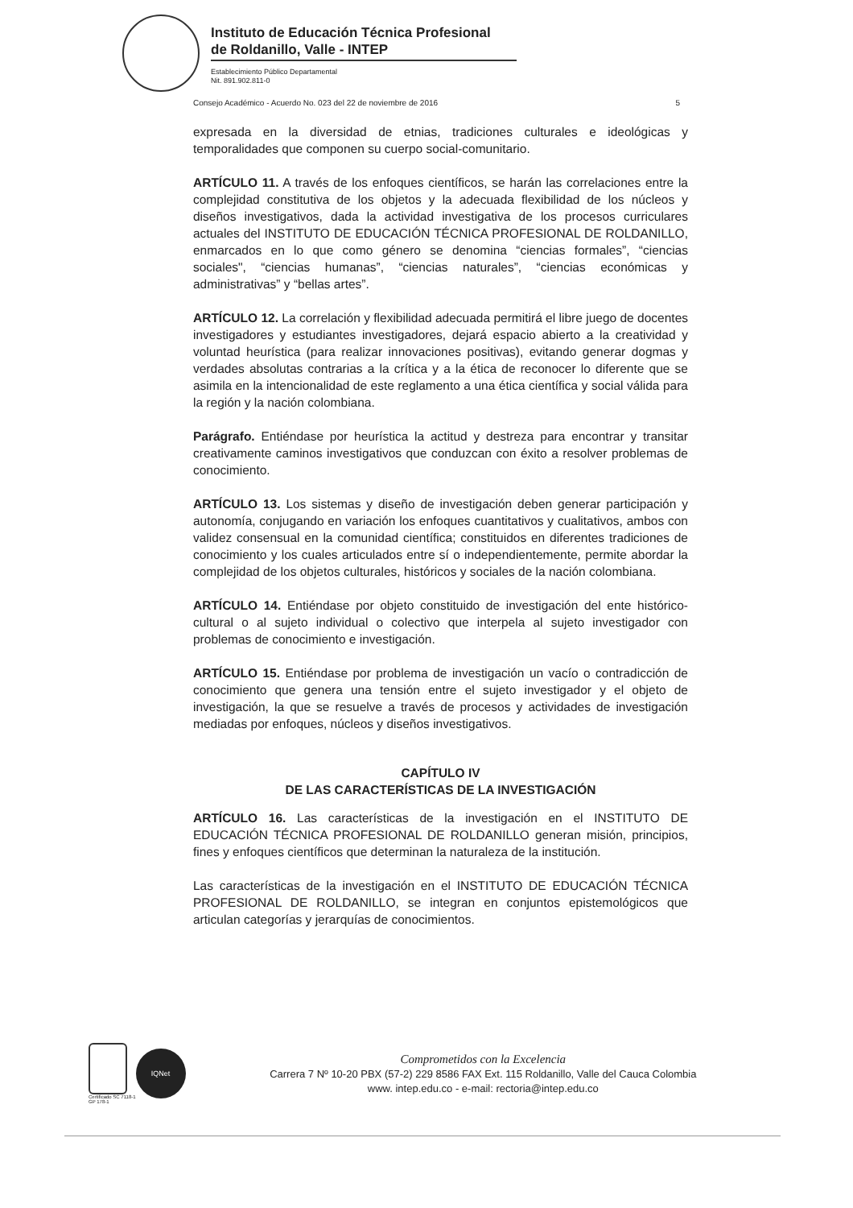Instituto de Educación Técnica Profesional
de Roldanillo, Valle - INTEP
Establecimiento Público Departamental
Nit. 891.902.811-0
Consejo Académico - Acuerdo No. 023 del 22 de noviembre de 2016 5
expresada en la diversidad de etnias, tradiciones culturales e ideológicas y temporalidades que componen su cuerpo social-comunitario.
ARTÍCULO 11. A través de los enfoques científicos, se harán las correlaciones entre la complejidad constitutiva de los objetos y la adecuada flexibilidad de los núcleos y diseños investigativos, dada la actividad investigativa de los procesos curriculares actuales del INSTITUTO DE EDUCACIÓN TÉCNICA PROFESIONAL DE ROLDANILLO, enmarcados en lo que como género se denomina “ciencias formales”, “ciencias sociales", “ciencias humanas”, “ciencias naturales”, “ciencias económicas y administrativas” y “bellas artes”.
ARTÍCULO 12. La correlación y flexibilidad adecuada permitirá el libre juego de docentes investigadores y estudiantes investigadores, dejará espacio abierto a la creatividad y voluntad heurística (para realizar innovaciones positivas), evitando generar dogmas y verdades absolutas contrarias a la crítica y a la ética de reconocer lo diferente que se asimila en la intencionalidad de este reglamento a una ética científica y social válida para la región y la nación colombiana.
Parágrafo. Entiéndase por heurística la actitud y destreza para encontrar y transitar creativamente caminos investigativos que conduzcan con éxito a resolver problemas de conocimiento.
ARTÍCULO 13. Los sistemas y diseño de investigación deben generar participación y autonomía, conjugando en variación los enfoques cuantitativos y cualitativos, ambos con validez consensual en la comunidad científica; constituidos en diferentes tradiciones de conocimiento y los cuales articulados entre sí o independientemente, permite abordar la complejidad de los objetos culturales, históricos y sociales de la nación colombiana.
ARTÍCULO 14. Entiéndase por objeto constituido de investigación del ente histórico-cultural o al sujeto individual o colectivo que interpela al sujeto investigador con problemas de conocimiento e investigación.
ARTÍCULO 15. Entiéndase por problema de investigación un vacío o contradicción de conocimiento que genera una tensión entre el sujeto investigador y el objeto de investigación, la que se resuelve a través de procesos y actividades de investigación mediadas por enfoques, núcleos y diseños investigativos.
CAPÍTULO IV
DE LAS CARACTERÍSTICAS DE LA INVESTIGACIÓN
ARTÍCULO 16. Las características de la investigación en el INSTITUTO DE EDUCACIÓN TÉCNICA PROFESIONAL DE ROLDANILLO generan misión, principios, fines y enfoques científicos que determinan la naturaleza de la institución.
Las características de la investigación en el INSTITUTO DE EDUCACIÓN TÉCNICA PROFESIONAL DE ROLDANILLO, se integran en conjuntos epistemológicos que articulan categorías y jerarquías de conocimientos.
Certificado SC 7118-1
GP 178-1
IQNet
Comprometidos con la Excelencia
Carrera 7 Nº 10-20 PBX (57-2) 229 8586 FAX Ext. 115 Roldanillo, Valle del Cauca Colombia
www. intep.edu.co - e-mail: rectoria@intep.edu.co